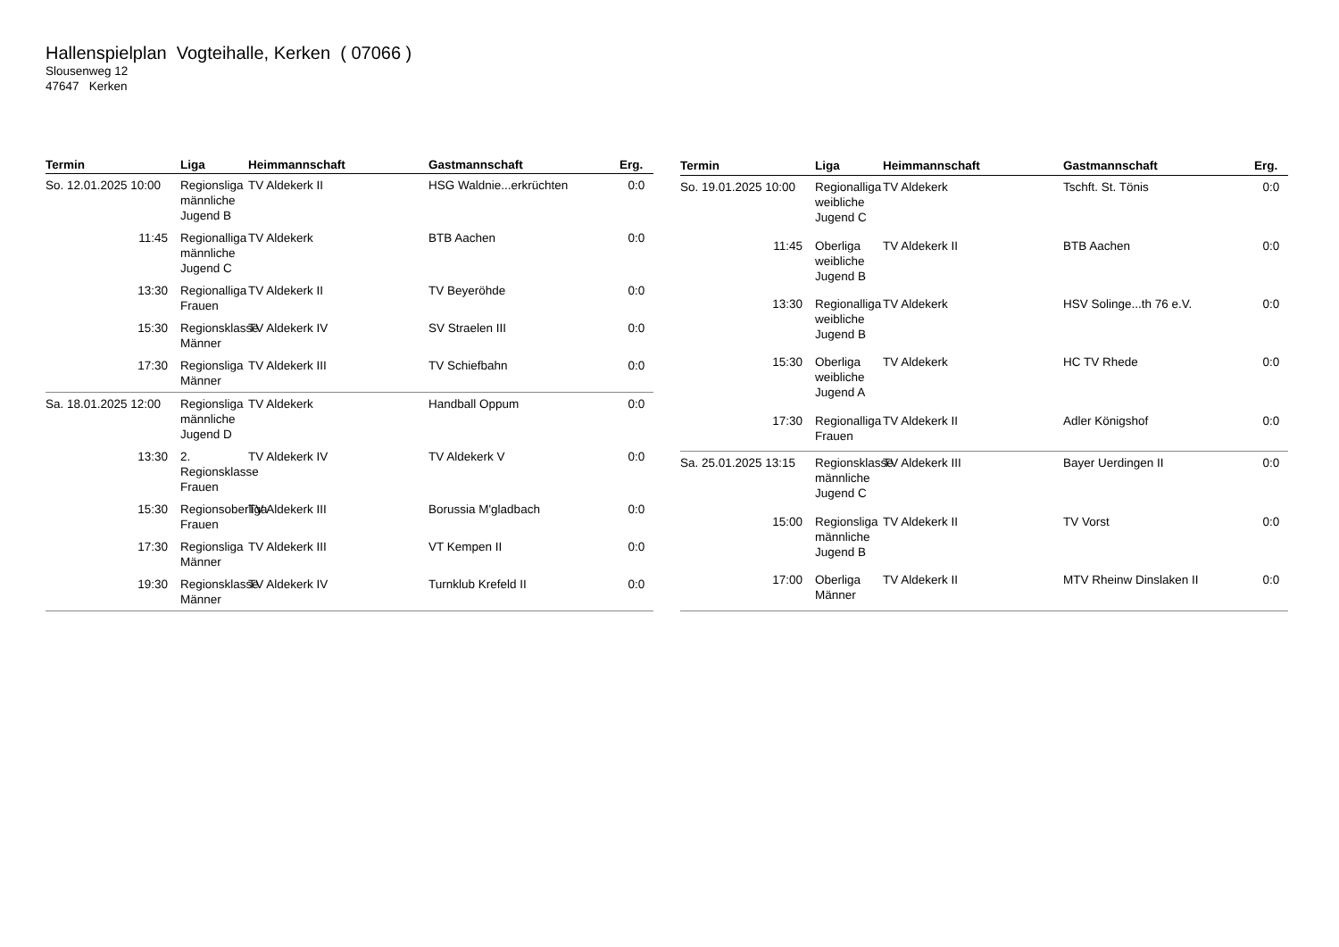Hallenspielplan Vogteihalle, Kerken ( 07066 )
Slousenweg 12
47647 Kerken
| Termin | Liga | Heimmannschaft | Gastmannschaft | Erg. |
| --- | --- | --- | --- | --- |
| So. 12.01.2025 10:00 | Regionsliga männliche Jugend B | TV Aldekerk II | HSG Waldnie...erkrüchten | 0:0 |
| 11:45 | Regionalliga männliche Jugend C | TV Aldekerk | BTB Aachen | 0:0 |
| 13:30 | Regionalliga Frauen | TV Aldekerk II | TV Beyeröhde | 0:0 |
| 15:30 | Regionsklasse Männer | TV Aldekerk IV | SV Straelen III | 0:0 |
| 17:30 | Regionsliga Männer | TV Aldekerk III | TV Schiefbahn | 0:0 |
| Sa. 18.01.2025 12:00 | Regionsliga männliche Jugend D | TV Aldekerk | Handball Oppum | 0:0 |
| 13:30 | 2. Regionsklasse Frauen | TV Aldekerk IV | TV Aldekerk V | 0:0 |
| 15:30 | Regionsoberliga Frauen | TV Aldekerk III | Borussia M'gladbach | 0:0 |
| 17:30 | Regionsliga Männer | TV Aldekerk III | VT Kempen II | 0:0 |
| 19:30 | Regionsklasse Männer | TV Aldekerk IV | Turnklub Krefeld II | 0:0 |
| Termin | Liga | Heimmannschaft | Gastmannschaft | Erg. |
| --- | --- | --- | --- | --- |
| So. 19.01.2025 10:00 | Regionalliga weibliche Jugend C | TV Aldekerk | Tschft. St. Tönis | 0:0 |
| 11:45 | Oberliga weibliche Jugend B | TV Aldekerk II | BTB Aachen | 0:0 |
| 13:30 | Regionalliga weibliche Jugend B | TV Aldekerk | HSV Solinge...th 76 e.V. | 0:0 |
| 15:30 | Oberliga weibliche Jugend A | TV Aldekerk | HC TV Rhede | 0:0 |
| 17:30 | Regionalliga Frauen | TV Aldekerk II | Adler Königshof | 0:0 |
| Sa. 25.01.2025 13:15 | Regionsklasse männliche Jugend C | TV Aldekerk III | Bayer Uerdingen II | 0:0 |
| 15:00 | Regionsliga männliche Jugend B | TV Aldekerk II | TV Vorst | 0:0 |
| 17:00 | Oberliga Männer | TV Aldekerk II | MTV Rheinw Dinslaken II | 0:0 |